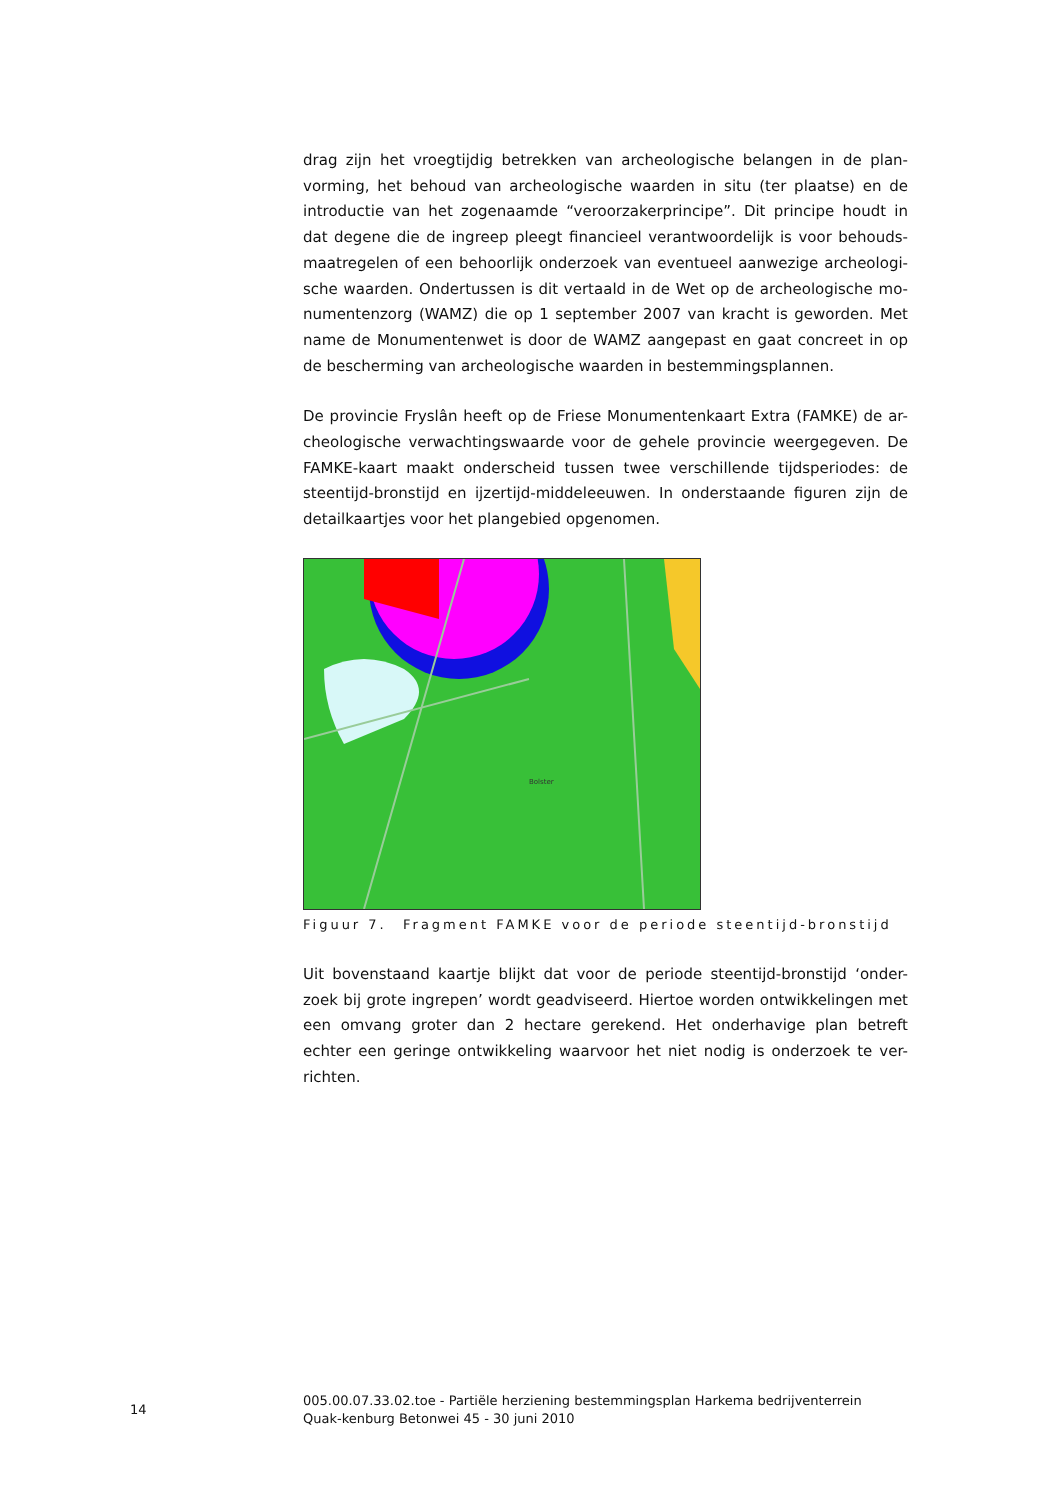drag zijn het vroegtijdig betrekken van archeologische belangen in de plan-vorming, het behoud van archeologische waarden in situ (ter plaatse) en de introductie van het zogenaamde “veroorzakerprincipe”. Dit principe houdt in dat degene die de ingreep pleegt financieel verantwoordelijk is voor behouds-maatregelen of een behoorlijk onderzoek van eventueel aanwezige archeologi-sche waarden. Ondertussen is dit vertaald in de Wet op de archeologische mo-numentenzorg (WAMZ) die op 1 september 2007 van kracht is geworden. Met name de Monumentenwet is door de WAMZ aangepast en gaat concreet in op de bescherming van archeologische waarden in bestemmingsplannen.
De provincie Fryslân heeft op de Friese Monumentenkaart Extra (FAMKE) de ar-cheologische verwachtingswaarde voor de gehele provincie weergegeven. De FAMKE-kaart maakt onderscheid tussen twee verschillende tijdsperiodes: de steentijd-bronstijd en ijzertijd-middeleeuwen. In onderstaande figuren zijn de detailkaartjes voor het plangebied opgenomen.
Bolster
Figuur 7. Fragment FAMKE voor de periode steentijd-bronstijd
Uit bovenstaand kaartje blijkt dat voor de periode steentijd-bronstijd ‘onder-zoek bij grote ingrepen’ wordt geadviseerd. Hiertoe worden ontwikkelingen met een omvang groter dan 2 hectare gerekend. Het onderhavige plan betreft echter een geringe ontwikkeling waarvoor het niet nodig is onderzoek te ver-richten.
14
005.00.07.33.02.toe - Partiële herziening bestemmingsplan Harkema bedrijventerrein Quak-kenburg Betonwei 45 - 30 juni 2010